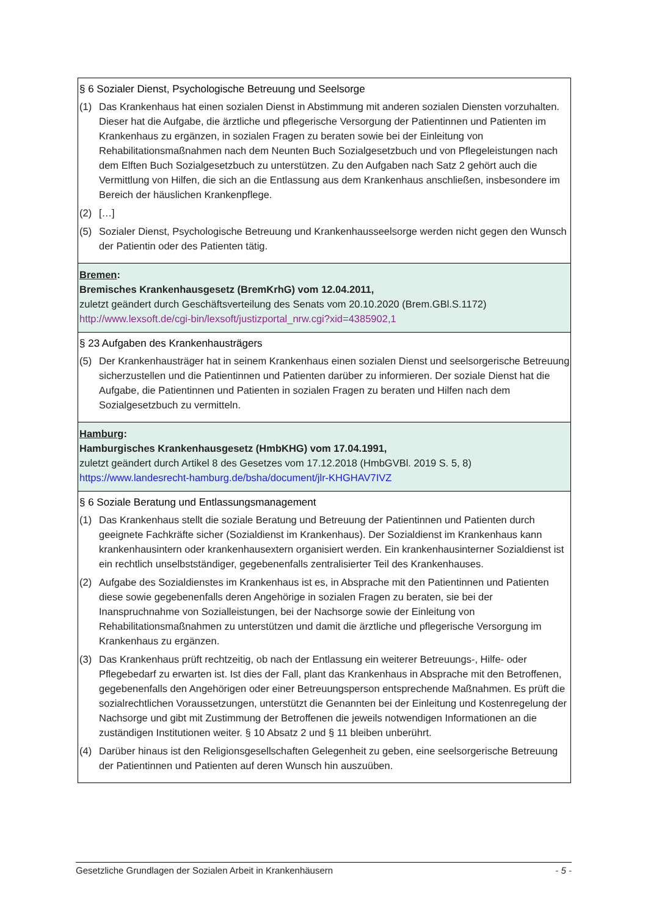| § 6 Sozialer Dienst, Psychologische Betreuung und Seelsorge (1) Das Krankenhaus hat einen sozialen Dienst in Abstimmung mit anderen sozialen Diensten vorzuhalten. Dieser hat die Aufgabe, die ärztliche und pflegerische Versorgung der Patientinnen und Patienten im Krankenhaus zu ergänzen, in sozialen Fragen zu beraten sowie bei der Einleitung von Rehabilitationsmaßnahmen nach dem Neunten Buch Sozialgesetzbuch und von Pflegeleistungen nach dem Elften Buch Sozialgesetzbuch zu unterstützen. Zu den Aufgaben nach Satz 2 gehört auch die Vermittlung von Hilfen, die sich an die Entlassung aus dem Krankenhaus anschließen, insbesondere im Bereich der häuslichen Krankenpflege. (2) […] (5) Sozialer Dienst, Psychologische Betreuung und Krankenhausseelsorge werden nicht gegen den Wunsch der Patientin oder des Patienten tätig. |
| Bremen : Bremisches Krankenhausgesetz (BremKrhG) vom 12.04.2011, zuletzt geändert durch Geschäftsverteilung des Senats vom 20.10.2020 (Brem.GBl.S.1172) http://www.lexsoft.de/cgi-bin/lexsoft/justizportal_nrw.cgi?xid=4385902,1 |
| § 23 Aufgaben des Krankenhausträgers (5) Der Krankenhausträger hat in seinem Krankenhaus einen sozialen Dienst und seelsorgerische Betreuung sicherzustellen und die Patientinnen und Patienten darüber zu informieren. Der soziale Dienst hat die Aufgabe, die Patientinnen und Patienten in sozialen Fragen zu beraten und Hilfen nach dem Sozialgesetzbuch zu vermitteln. |
| Hamburg : Hamburgisches Krankenhausgesetz (HmbKHG) vom 17.04.1991, zuletzt geändert durch Artikel 8 des Gesetzes vom 17.12.2018 (HmbGVBl. 2019 S. 5, 8) https://www.landesrecht-hamburg.de/bsha/document/jlr-KHGHAV7IVZ |
| § 6 Soziale Beratung und Entlassungsmanagement (1) Das Krankenhaus stellt die soziale Beratung und Betreuung der Patientinnen und Patienten durch geeignete Fachkräfte sicher (Sozialdienst im Krankenhaus). Der Sozialdienst im Krankenhaus kann krankenhausintern oder krankenhausextern organisiert werden. Ein krankenhausinterner Sozialdienst ist ein rechtlich unselbstständiger, gegebenenfalls zentralisierter Teil des Krankenhauses. (2) Aufgabe des Sozialdienstes im Krankenhaus ist es, in Absprache mit den Patientinnen und Patienten diese sowie gegebenenfalls deren Angehörige in sozialen Fragen zu beraten, sie bei der Inanspruchnahme von Sozialleistungen, bei der Nachsorge sowie der Einleitung von Rehabilitationsmaßnahmen zu unterstützen und damit die ärztliche und pflegerische Versorgung im Krankenhaus zu ergänzen. (3) Das Krankenhaus prüft rechtzeitig, ob nach der Entlassung ein weiterer Betreuungs-, Hilfe- oder Pflegebedarf zu erwarten ist. Ist dies der Fall, plant das Krankenhaus in Absprache mit den Betroffenen, gegebenenfalls den Angehörigen oder einer Betreuungsperson entsprechende Maßnahmen. Es prüft die sozialrechtlichen Voraussetzungen, unterstützt die Genannten bei der Einleitung und Kostenregelung der Nachsorge und gibt mit Zustimmung der Betroffenen die jeweils notwendigen Informationen an die zuständigen Institutionen weiter. § 10 Absatz 2 und § 11 bleiben unberührt. (4) Darüber hinaus ist den Religionsgesellschaften Gelegenheit zu geben, eine seelsorgerische Betreuung der Patientinnen und Patienten auf deren Wunsch hin auszuüben. |
Gesetzliche Grundlagen der Sozialen Arbeit in Krankenhäusern - 5 -